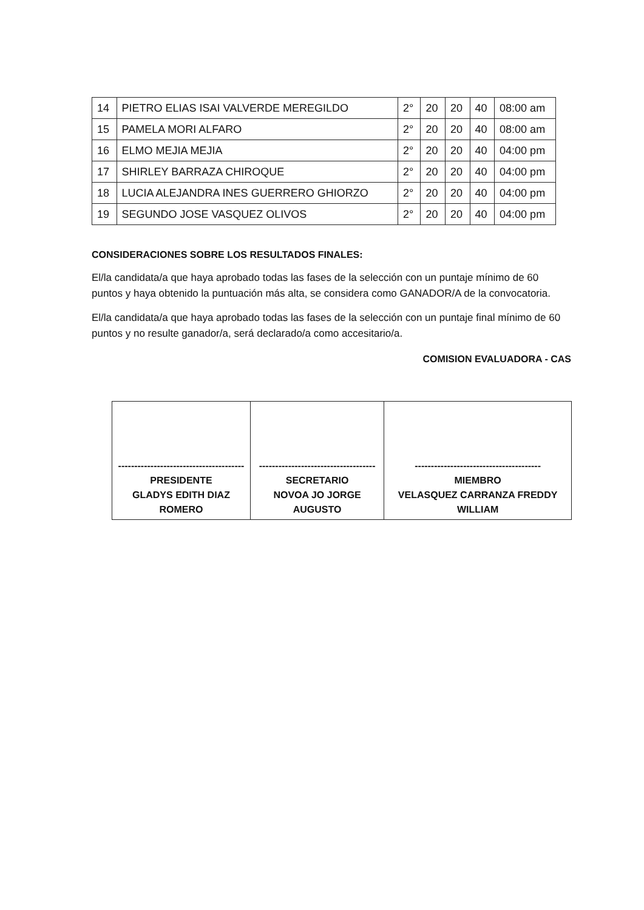| 14 | PIETRO ELIAS ISAI VALVERDE MEREGILDO | 2° | 20 | 20 | 40 | 08:00 am |
| 15 | PAMELA MORI ALFARO | 2° | 20 | 20 | 40 | 08:00 am |
| 16 | ELMO MEJIA MEJIA | 2° | 20 | 20 | 40 | 04:00 pm |
| 17 | SHIRLEY BARRAZA CHIROQUE | 2° | 20 | 20 | 40 | 04:00 pm |
| 18 | LUCIA ALEJANDRA INES GUERRERO GHIORZO | 2° | 20 | 20 | 40 | 04:00 pm |
| 19 | SEGUNDO JOSE VASQUEZ OLIVOS | 2° | 20 | 20 | 40 | 04:00 pm |
CONSIDERACIONES SOBRE LOS RESULTADOS FINALES:
El/la candidata/a que haya aprobado todas las fases de la selección con un puntaje mínimo de 60 puntos y haya obtenido la puntuación más alta, se considera como GANADOR/A de la convocatoria.
El/la candidata/a que haya aprobado todas las fases de la selección con un puntaje final mínimo de 60 puntos y no resulte ganador/a, será declarado/a como accesitario/a.
COMISION EVALUADORA - CAS
| --------------------------------------- PRESIDENTE GLADYS EDITH DIAZ ROMERO | ------------------------------------ SECRETARIO NOVOA JO JORGE AUGUSTO | --------------------------------------- MIEMBRO VELASQUEZ CARRANZA FREDDY WILLIAM |